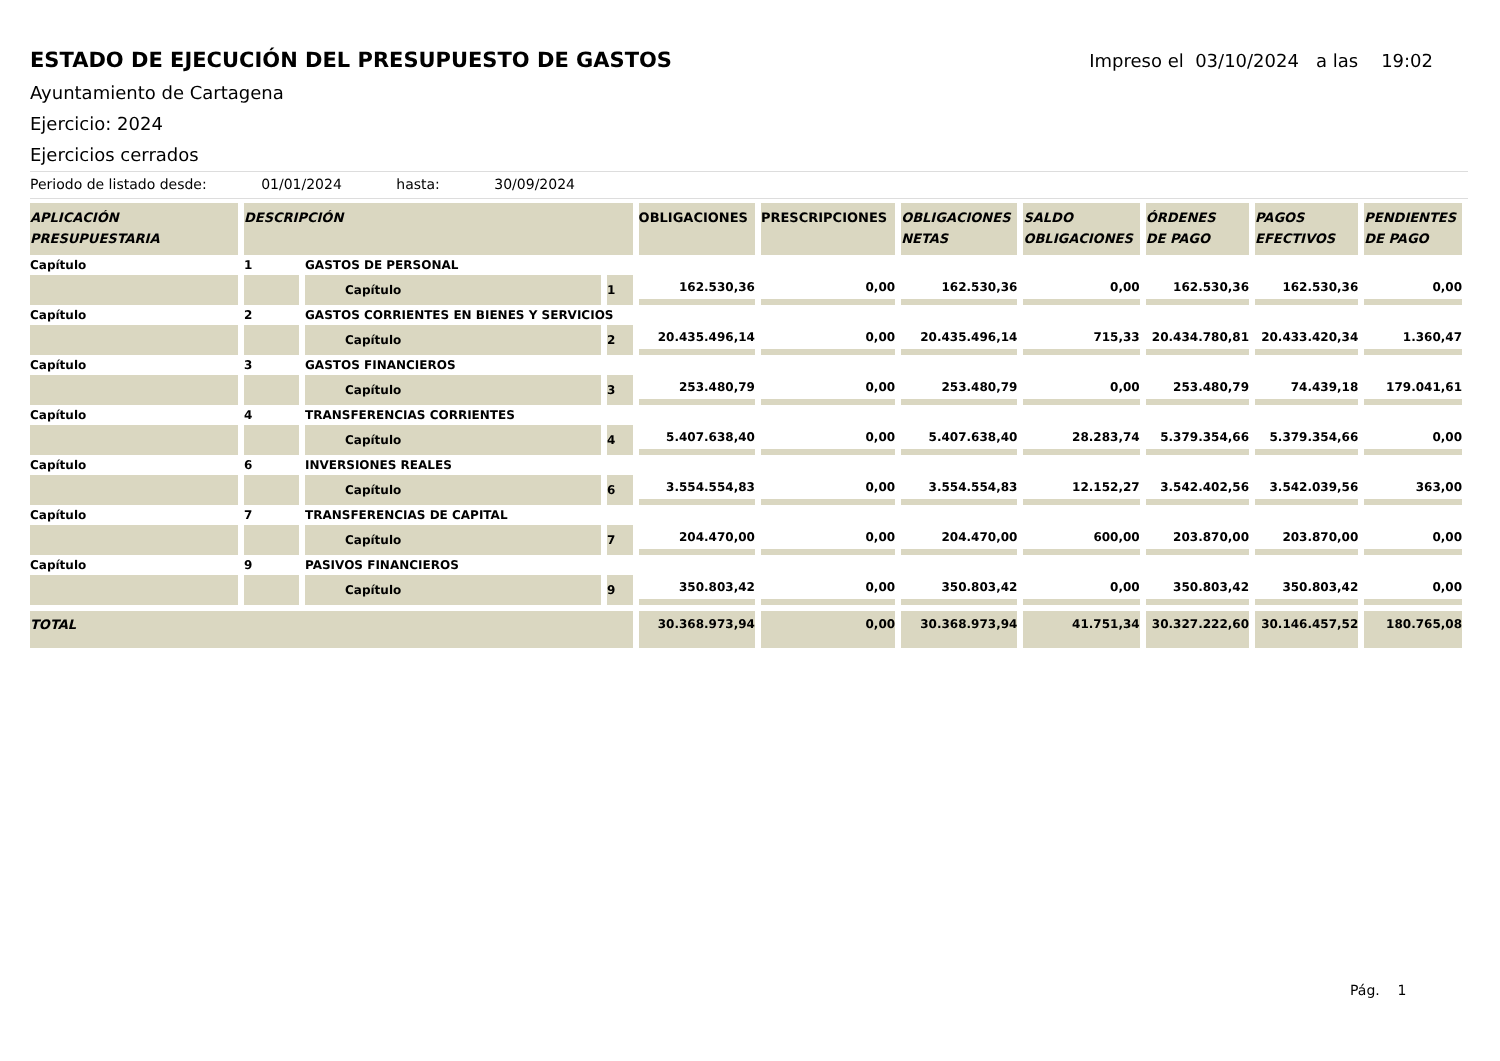ESTADO DE EJECUCIÓN DEL PRESUPUESTO DE GASTOS
Impreso el 03/10/2024 a las 19:02
Ayuntamiento de Cartagena
Ejercicio: 2024
Ejercicios cerrados
Periodo de listado desde: 01/01/2024 hasta: 30/09/2024
| APLICACIÓN PRESUPUESTARIA | DESCRIPCIÓN | | | OBLIGACIONES | PRESCRIPCIONES | OBLIGACIONES NETAS | SALDO OBLIGACIONES | ÓRDENES DE PAGO | PAGOS EFECTIVOS | PENDIENTES DE PAGO |
| --- | --- | --- | --- | --- | --- | --- | --- | --- | --- | --- |
| Capítulo | 1 | GASTOS DE PERSONAL | | | | | | | | |
| | | Capítulo | 1 | 162.530,36 | 0,00 | 162.530,36 | 0,00 | 162.530,36 | 162.530,36 | 0,00 |
| Capítulo | 2 | GASTOS CORRIENTES EN BIENES Y SERVICIOS | | | | | | | | |
| | | Capítulo | 2 | 20.435.496,14 | 0,00 | 20.435.496,14 | 715,33 | 20.434.780,81 | 20.433.420,34 | 1.360,47 |
| Capítulo | 3 | GASTOS FINANCIEROS | | | | | | | | |
| | | Capítulo | 3 | 253.480,79 | 0,00 | 253.480,79 | 0,00 | 253.480,79 | 74.439,18 | 179.041,61 |
| Capítulo | 4 | TRANSFERENCIAS CORRIENTES | | | | | | | | |
| | | Capítulo | 4 | 5.407.638,40 | 0,00 | 5.407.638,40 | 28.283,74 | 5.379.354,66 | 5.379.354,66 | 0,00 |
| Capítulo | 6 | INVERSIONES REALES | | | | | | | | |
| | | Capítulo | 6 | 3.554.554,83 | 0,00 | 3.554.554,83 | 12.152,27 | 3.542.402,56 | 3.542.039,56 | 363,00 |
| Capítulo | 7 | TRANSFERENCIAS DE CAPITAL | | | | | | | | |
| | | Capítulo | 7 | 204.470,00 | 0,00 | 204.470,00 | 600,00 | 203.870,00 | 203.870,00 | 0,00 |
| Capítulo | 9 | PASIVOS FINANCIEROS | | | | | | | | |
| | | Capítulo | 9 | 350.803,42 | 0,00 | 350.803,42 | 0,00 | 350.803,42 | 350.803,42 | 0,00 |
| TOTAL | | | | 30.368.973,94 | 0,00 | 30.368.973,94 | 41.751,34 | 30.327.222,60 | 30.146.457,52 | 180.765,08 |
Pág. 1